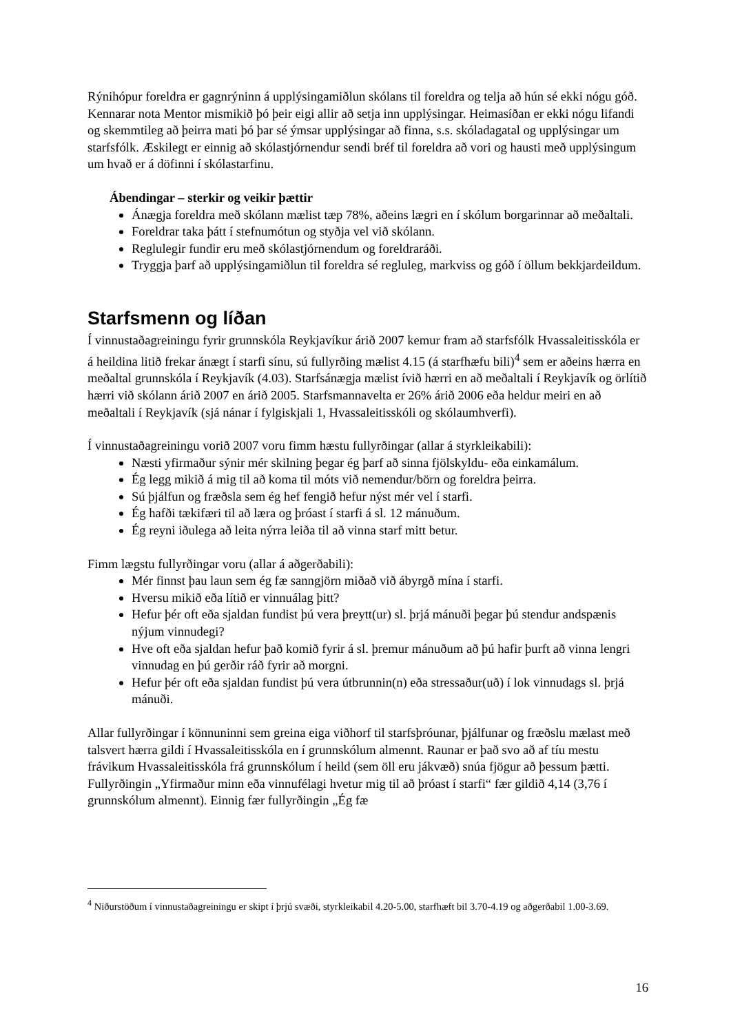Rýnihópur foreldra er gagnrýninn á upplýsingamiðlun skólans til foreldra og telja að hún sé ekki nógu góð. Kennarar nota Mentor mismikið þó þeir eigi allir að setja inn upplýsingar. Heimasíðan er ekki nógu lifandi og skemmtileg að þeirra mati þó þar sé ýmsar upplýsingar að finna, s.s. skóladagatal og upplýsingar um starfsfólk. Æskilegt er einnig að skólastjórnendur sendi bréf til foreldra að vori og hausti með upplýsingum um hvað er á döfinni í skólastarfinu.
Ábendingar – sterkir og veikir þættir
Ánægja foreldra með skólann mælist tæp 78%, aðeins lægri en í skólum borgarinnar að meðaltali.
Foreldrar taka þátt í stefnumótun og styðja vel við skólann.
Reglulegir fundir eru með skólastjórnendum og foreldraráði.
Tryggja þarf að upplýsingamiðlun til foreldra sé regluleg, markviss og góð í öllum bekkjardeildum.
Starfsmenn og líðan
Í vinnustaðagreiningu fyrir grunnskóla Reykjavíkur árið 2007 kemur fram að starfsfólk Hvassaleitisskóla er á heildina litið frekar ánægt í starfi sínu, sú fullyrðing mælist 4.15 (á starfhæfu bili)<sup>4</sup> sem er aðeins hærra en meðaltal grunnskóla í Reykjavík (4.03). Starfsánægja mælist ívið hærri en að meðaltali í Reykjavík og örlítið hærri við skólann árið 2007 en árið 2005. Starfsmannavelta er 26% árið 2006 eða heldur meiri en að meðaltali í Reykjavík (sjá nánar í fylgiskjali 1, Hvassaleitisskóli og skólaumhverfi).
Í vinnustaðagreiningu vorið 2007 voru fimm hæstu fullyrðingar (allar á styrkleikabili):
Næsti yfirmaður sýnir mér skilning þegar ég þarf að sinna fjölskyldu- eða einkamálum.
Ég legg mikið á mig til að koma til móts við nemendur/börn og foreldra þeirra.
Sú þjálfun og fræðsla sem ég hef fengið hefur nýst mér vel í starfi.
Ég hafði tækifæri til að læra og þróast í starfi á sl. 12 mánuðum.
Ég reyni iðulega að leita nýrra leiða til að vinna starf mitt betur.
Fimm lægstu fullyrðingar voru (allar á aðgerðabili):
Mér finnst þau laun sem ég fæ sanngjörn miðað við ábyrgð mína í starfi.
Hversu mikið eða lítið er vinnuálag þitt?
Hefur þér oft eða sjaldan fundist þú vera þreytt(ur) sl. þrjá mánuði þegar þú stendur andspænis nýjum vinnudegi?
Hve oft eða sjaldan hefur það komið fyrir á sl. þremur mánuðum að þú hafir þurft að vinna lengri vinnudag en þú gerðir ráð fyrir að morgni.
Hefur þér oft eða sjaldan fundist þú vera útbrunnin(n) eða stressaður(uð) í lok vinnudags sl. þrjá mánuði.
Allar fullyrðingar í könnuninni sem greina eiga viðhorf til starfsþróunar, þjálfunar og fræðslu mælast með talsvert hærra gildi í Hvassaleitisskóla en í grunnskólum almennt. Raunar er það svo að af tíu mestu frávikum Hvassaleitisskóla frá grunnskólum í heild (sem öll eru jákvæð) snúa fjögur að þessum þætti. Fullyrðingin „Yfirmaður minn eða vinnufélagi hvetur mig til að þróast í starfi“ fær gildið 4,14 (3,76 í grunnskólum almennt). Einnig fær fullyrðingin „Ég fæ
<sup>4</sup> Niðurstöðum í vinnustaðagreiningu er skipt í þrjú svæði, styrkleikabil 4.20-5.00, starfhæft bil 3.70-4.19 og aðgerðabil 1.00-3.69.
16